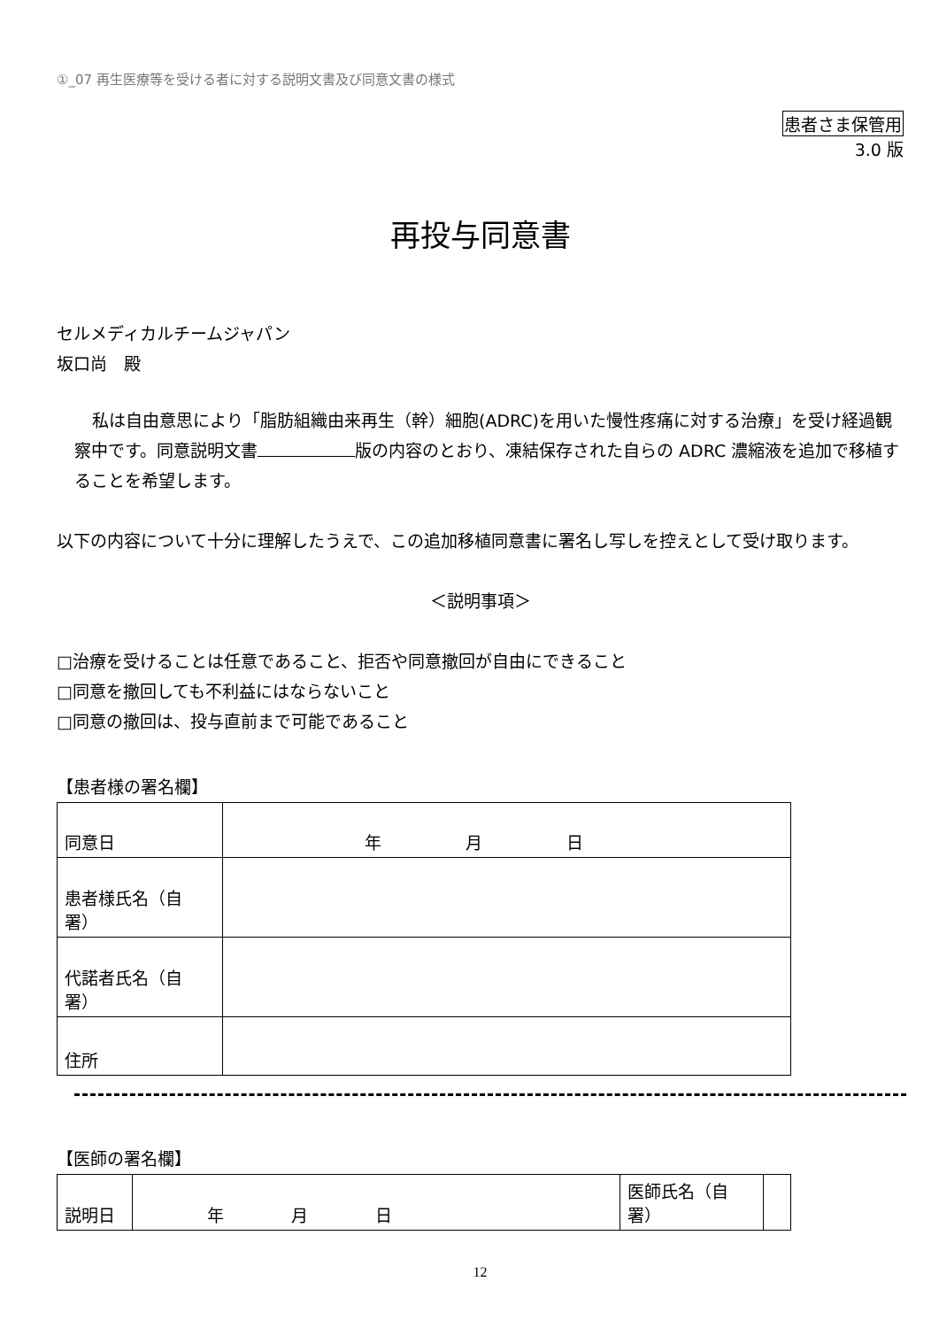①_07 再生医療等を受ける者に対する説明文書及び同意文書の様式
患者さま保管用
3.0 版
再投与同意書
セルメディカルチームジャパン
坂口尚　殿
私は自由意思により「脂肪組織由来再生（幹）細胞(ADRC)を用いた慢性疼痛に対する治療」を受け経過観察中です。同意説明文書 版の内容のとおり、凍結保存された自らの ADRC 濃縮液を追加で移植することを希望します。
以下の内容について十分に理解したうえで、この追加移植同意書に署名し写しを控えとして受け取ります。
＜説明事項＞
□治療を受けることは任意であること、拒否や同意撤回が自由にできること
□同意を撤回しても不利益にはならないこと
□同意の撤回は、投与直前まで可能であること
【患者様の署名欄】
| 同意日 | 年 月 日 |
| 患者様氏名（自署） | |
| 代諾者氏名（自署） | |
| 住所 | |
【医師の署名欄】
| 説明日 | 年 月 日 | 医師氏名（自署） | |
12